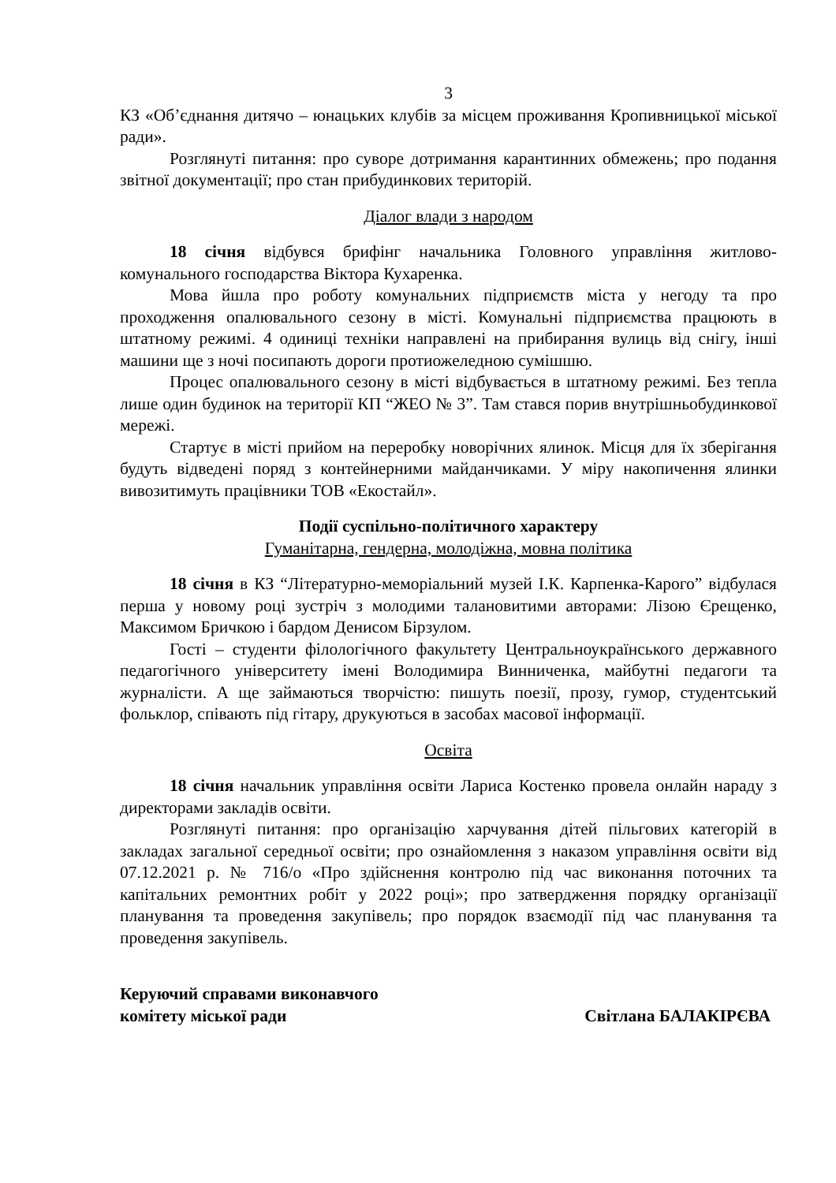3
КЗ «Об’єднання дитячо – юнацьких клубів за місцем проживання Кропивницької міської ради».
Розглянуті питання: про суворе дотримання карантинних обмежень; про подання звітної документації; про стан прибудинкових територій.
Діалог влади з народом
18 січня відбувся брифінг начальника Головного управління житлово-комунального господарства Віктора Кухаренка.
Мова йшла про роботу комунальних підприємств міста у негоду та про проходження опалювального сезону в місті. Комунальні підприємства працюють в штатному режимі. 4 одиниці техніки направлені на прибирання вулиць від снігу, інші машини ще з ночі посипають дороги протиожеледною сумішшю.
Процес опалювального сезону в місті відбувається в штатному режимі. Без тепла лише один будинок на території КП “ЖЕО № 3”. Там стався порив внутрішньобудинкової мережі.
Стартує в місті прийом на переробку новорічних ялинок. Місця для їх зберігання будуть відведені поряд з контейнерними майданчиками. У міру накопичення ялинки вивозитимуть працівники ТОВ «Екостайл».
Події суспільно-політичного характеру
Гуманітарна, гендерна, молодіжна, мовна політика
18 січня в КЗ “Літературно-меморіальний музей І.К. Карпенка-Карого” відбулася перша у новому році зустріч з молодими талановитими авторами: Лізою Єрещенко, Максимом Бричкою і бардом Денисом Бірзулом.
Гості – студенти філологічного факультету Центральноукраїнського державного педагогічного університету імені Володимира Винниченка, майбутні педагоги та журналісти. А ще займаються творчістю: пишуть поезії, прозу, гумор, студентський фольклор, співають під гітару, друкуються в засобах масової інформації.
Освіта
18 січня начальник управління освіти Лариса Костенко провела онлайн нараду з директорами закладів освіти.
Розглянуті питання: про організацію харчування дітей пільгових категорій в закладах загальної середньої освіти; про ознайомлення з наказом управління освіти від 07.12.2021 р. № 716/о «Про здійснення контролю під час виконання поточних та капітальних ремонтних робіт у 2022 році»; про затвердження порядку організації планування та проведення закупівель; про порядок взаємодії під час планування та проведення закупівель.
Керуючий справами виконавчого
комітету міської ради
Світлана БАЛАКІРЄВА